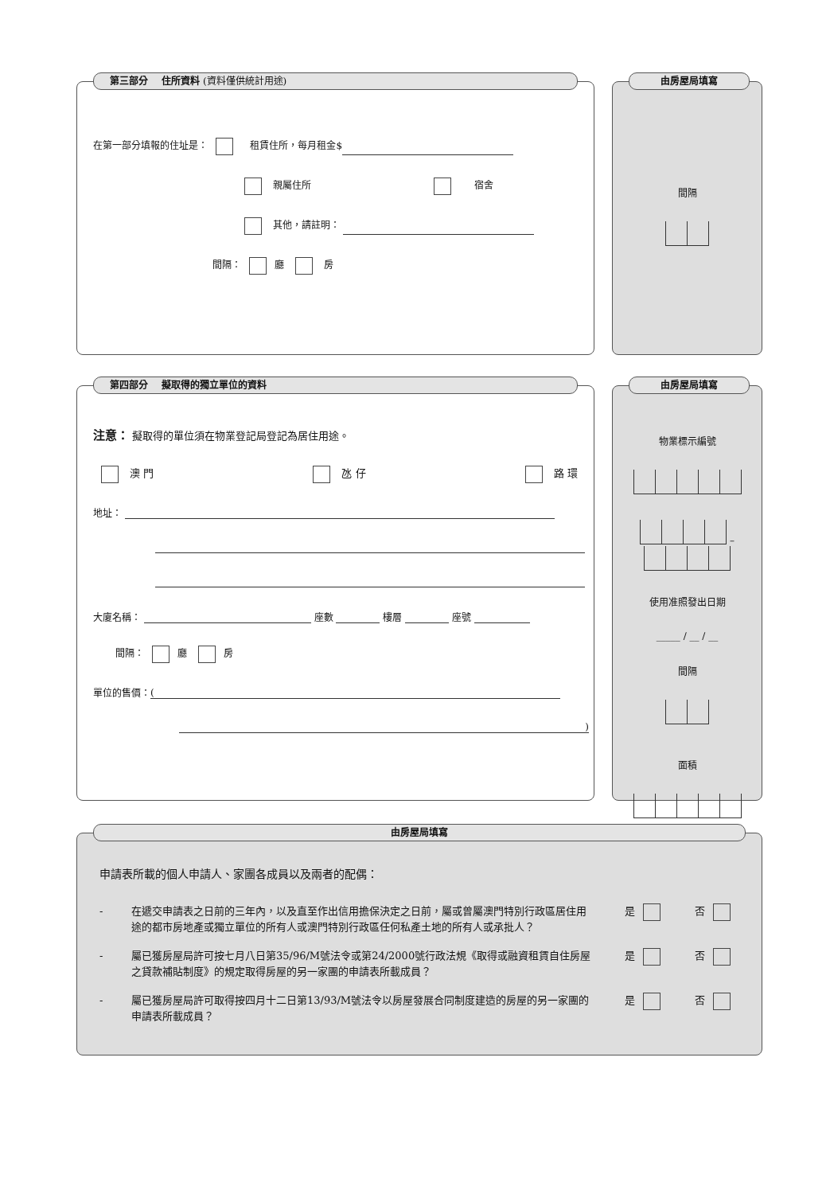第三部分 住所資料 (資料僅供統計用途)
在第一部分填報的住址是： 租賃住所，每月租金$
親屬住所 宿舍
其他，請註明：
間隔： 廳 房
由房屋局填寫
間隔
第四部分 擬取得的獨立單位的資料
注意： 擬取得的單位須在物業登記局登記為居住用途。
澳 門 氹 仔 路 環
地址：
大廈名稱： 座數 樓層 座號
間隔： 廳 房
單位的售價： (
)
由房屋局填寫
物業標示編號
–
使用准照發出日期
_____ / __ / __
間隔
面積
由房屋局填寫
申請表所載的個人申請人、家團各成員以及兩者的配偶：
- 在遞交申請表之日前的三年內，以及直至作出信用擔保決定之日前，屬或曾屬澳門特別行政區居住用途的都市房地產或獨立單位的所有人或澳門特別行政區任何私產土地的所有人或承批人？ 是 否
- 屬已獲房屋局許可按七月八日第35/96/M號法令或第24/2000號行政法規《取得或融資租賃自住房屋之貸款補貼制度》的規定取得房屋的另一家團的申請表所載成員？ 是 否
- 屬已獲房屋局許可取得按四月十二日第13/93/M號法令以房屋發展合同制度建造的房屋的另一家團的申請表所載成員？ 是 否